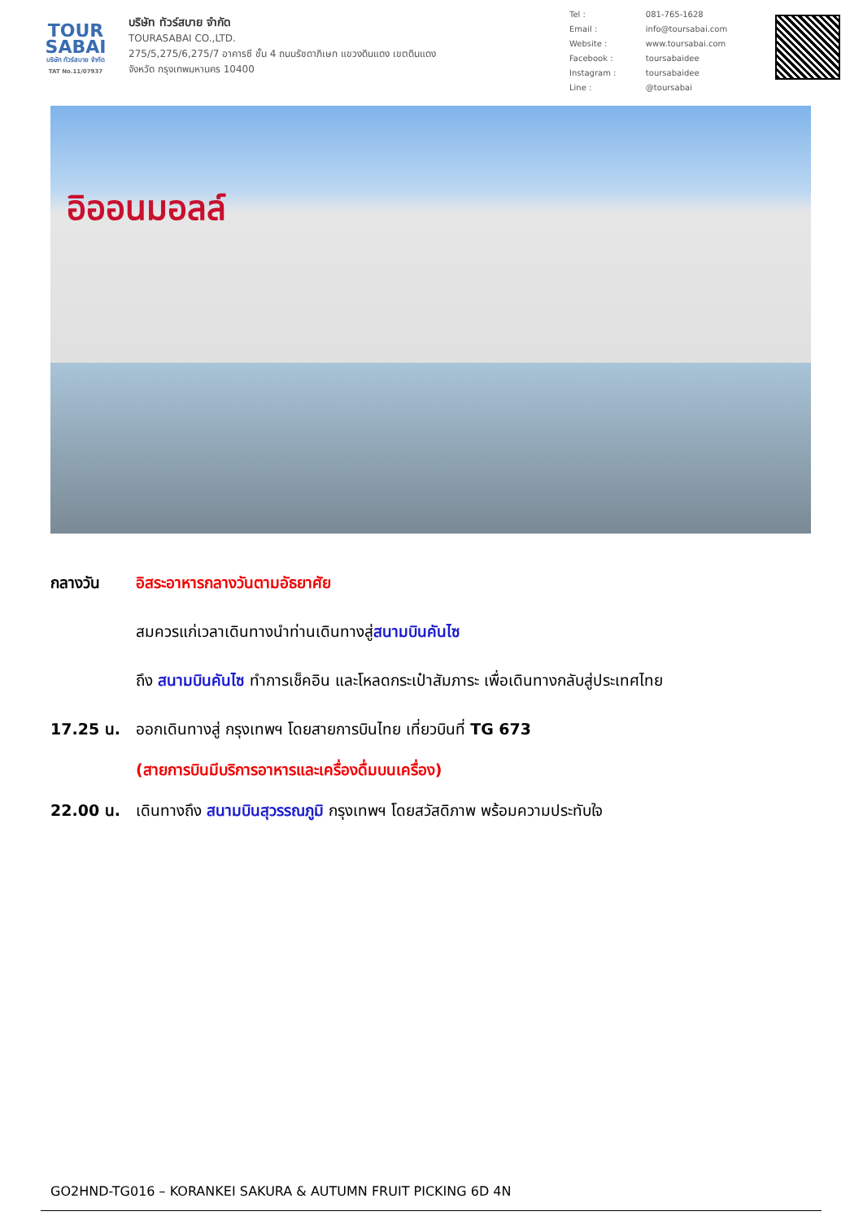TOUR
SABAI
บริษัท ทัวร์สบาย จำกัด
TAT No.11/07937
บริษัท ทัวร์สบาย จำกัด
TOURASABAI CO.,LTD.
275/5,275/6,275/7 อาคารซี ชั้น 4 ถนนรัชดาภิเษก แขวงดินแดง เขตดินแดง
จังหวัด กรุงเทพมหานคร 10400
| Tel : | 081-765-1628 |
| Email : | info@toursabai.com |
| Website : | www.toursabai.com |
| Facebook : | toursabaidee |
| Instagram : | toursabaidee |
| Line : | @toursabai |
อิออนมอลล์
กลางวัน อิสระอาหารกลางวันตามอัธยาศัย
สมควรแก่เวลาเดินทางนำท่านเดินทางสู่สนามบินคันไซ
ถึง สนามบินคันไซ ทำการเช็คอิน และโหลดกระเป๋าสัมภาระ เพื่อเดินทางกลับสู่ประเทศไทย
17.25 น. ออกเดินทางสู่ กรุงเทพฯ โดยสายการบินไทย เที่ยวบินที่ TG 673
(สายการบินมีบริการอาหารและเครื่องดื่มบนเครื่อง)
22.00 น. เดินทางถึง สนามบินสุวรรณภูมิ กรุงเทพฯ โดยสวัสดิภาพ พร้อมความประทับใจ
GO2HND-TG016 – KORANKEI SAKURA & AUTUMN FRUIT PICKING 6D 4N